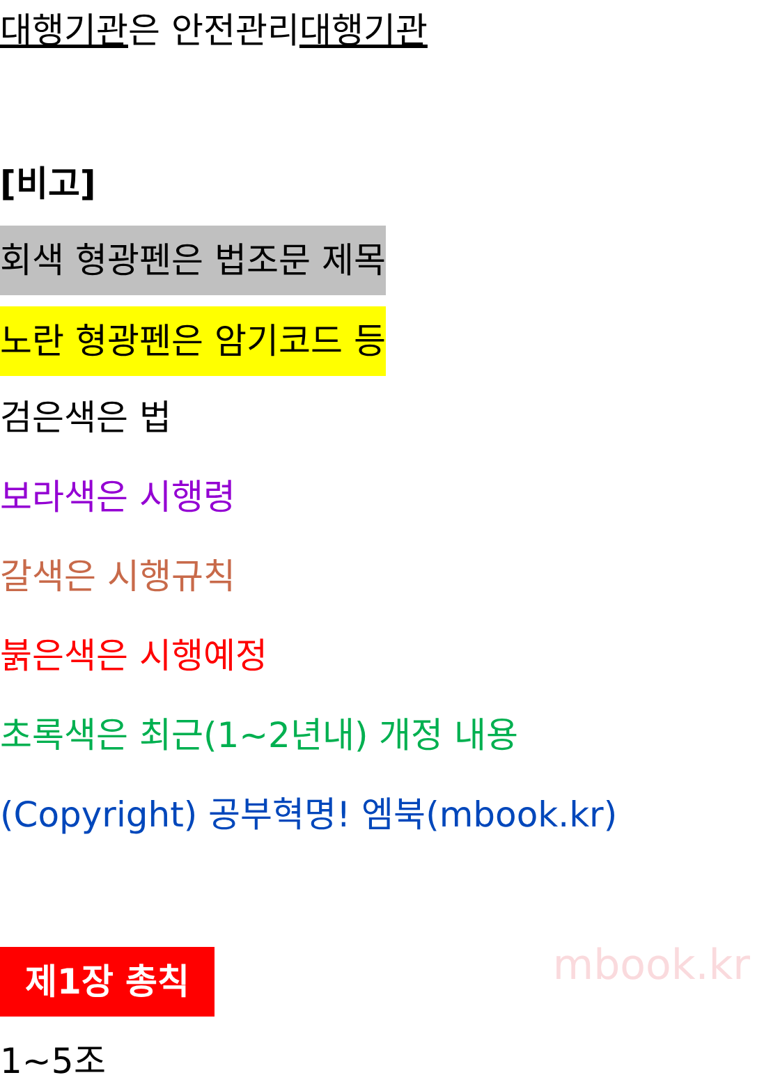대행기관은 안전관리대행기관
[비고]
회색 형광펜은 법조문 제목
노란 형광펜은 암기코드 등
검은색은 법
보라색은 시행령
갈색은 시행규칙
붉은색은 시행예정
초록색은 최근(1~2년내) 개정 내용
(Copyright) 공부혁명! 엠북(mbook.kr)
제1장 총칙
1~5조
mbook.kr